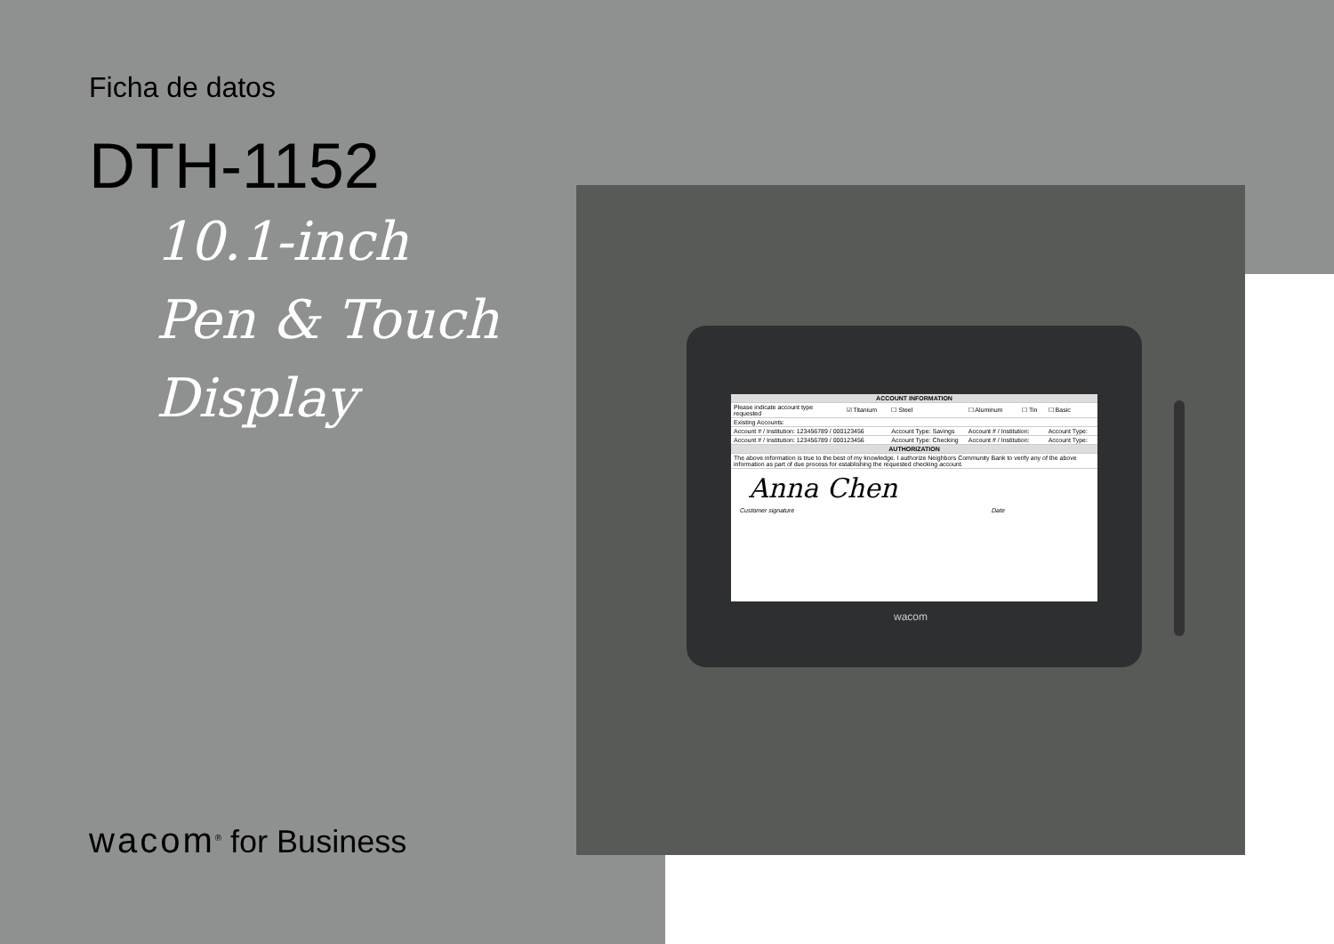Ficha de datos
DTH-1152
10.1-inch
Pen & Touch
Display
| ACCOUNT INFORMATION | | | | | |
| Please indicate account type requested | ☑ Titanium | ☐ Steel | ☐ Aluminum | ☐ Tin | ☐ Basic |
| Existing Accounts: | | | | | |
| Account # / Institution: 123456789 / 000123456 | | Account Type: Savings | Account # / Institution: | | Account Type: |
| Account # / Institution: 123456789 / 000123456 | | Account Type: Checking | Account # / Institution: | | Account Type: |
| AUTHORIZATION | | | | | |
| The above information is true to the best of my knowledge. I authorize Neighbors Community Bank to verify any of the above information as part of due process for establishing the requested checking account. | | | | | |
Anna Chen
Customer signature Date
wacom
wacom<sup>®</sup> for Business